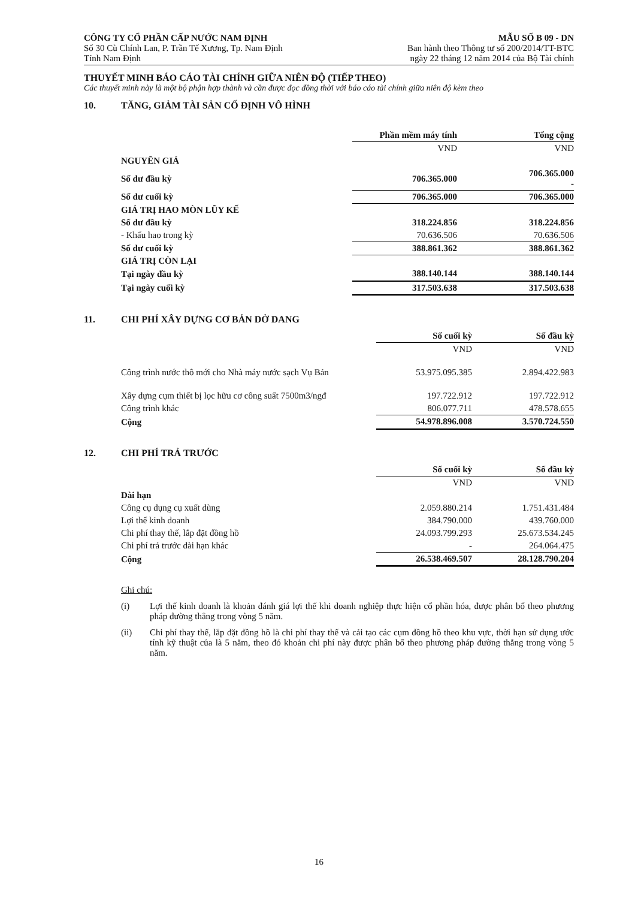CÔNG TY CỔ PHẦN CẤP NƯỚC NAM ĐỊNH
Số 30 Cù Chính Lan, P. Trần Tế Xương, Tp. Nam Định
Tỉnh Nam Định
MẪU SỐ B 09 - DN
Ban hành theo Thông tư số 200/2014/TT-BTC
ngày 22 tháng 12 năm 2014 của Bộ Tài chính
THUYẾT MINH BÁO CÁO TÀI CHÍNH GIỮA NIÊN ĐỘ (TIẾP THEO)
Các thuyết minh này là một bộ phận hợp thành và cần được đọc đồng thời với báo cáo tài chính giữa niên độ kèm theo
10. TĂNG, GIẢM TÀI SẢN CỐ ĐỊNH VÔ HÌNH
| | Phần mềm máy tính | Tổng cộng |
| | VND | VND |
| NGUYÊN GIÁ | | |
| Số dư đầu kỳ | 706.365.000 | 706.365.000 - |
| Số dư cuối kỳ | 706.365.000 | 706.365.000 |
| GIÁ TRỊ HAO MÒN LŨY KẾ | | |
| Số dư đầu kỳ | 318.224.856 | 318.224.856 |
| - Khấu hao trong kỳ | 70.636.506 | 70.636.506 |
| Số dư cuối kỳ | 388.861.362 | 388.861.362 |
| GIÁ TRỊ CÒN LẠI | | |
| Tại ngày đầu kỳ | 388.140.144 | 388.140.144 |
| Tại ngày cuối kỳ | 317.503.638 | 317.503.638 |
11. CHI PHÍ XÂY DỰNG CƠ BẢN DỞ DANG
| | Số cuối kỳ | Số đầu kỳ |
| | VND | VND |
| Công trình nước thô mới cho Nhà máy nước sạch Vụ Bản | 53.975.095.385 | 2.894.422.983 |
| Xây dựng cụm thiết bị lọc hữu cơ công suất 7500m3/ngđ | 197.722.912 | 197.722.912 |
| Công trình khác | 806.077.711 | 478.578.655 |
| Cộng | 54.978.896.008 | 3.570.724.550 |
12. CHI PHÍ TRẢ TRƯỚC
| | Số cuối kỳ | Số đầu kỳ |
| | VND | VND |
| Dài hạn | | |
| Công cụ dụng cụ xuất dùng | 2.059.880.214 | 1.751.431.484 |
| Lợi thế kinh doanh | 384.790.000 | 439.760.000 |
| Chi phí thay thế, lắp đặt đồng hồ | 24.093.799.293 | 25.673.534.245 |
| Chi phí trả trước dài hạn khác | - | 264.064.475 |
| Cộng | 26.538.469.507 | 28.128.790.204 |
Ghi chú:
(i) Lợi thế kinh doanh là khoản đánh giá lợi thế khi doanh nghiệp thực hiện cổ phần hóa, được phân bổ theo phương pháp đường thẳng trong vòng 5 năm.
(ii) Chi phí thay thế, lắp đặt đồng hồ là chi phí thay thế và cải tạo các cụm đồng hồ theo khu vực, thời hạn sử dụng ước tính kỹ thuật của là 5 năm, theo đó khoản chi phí này được phân bổ theo phương pháp đường thẳng trong vòng 5 năm.
16